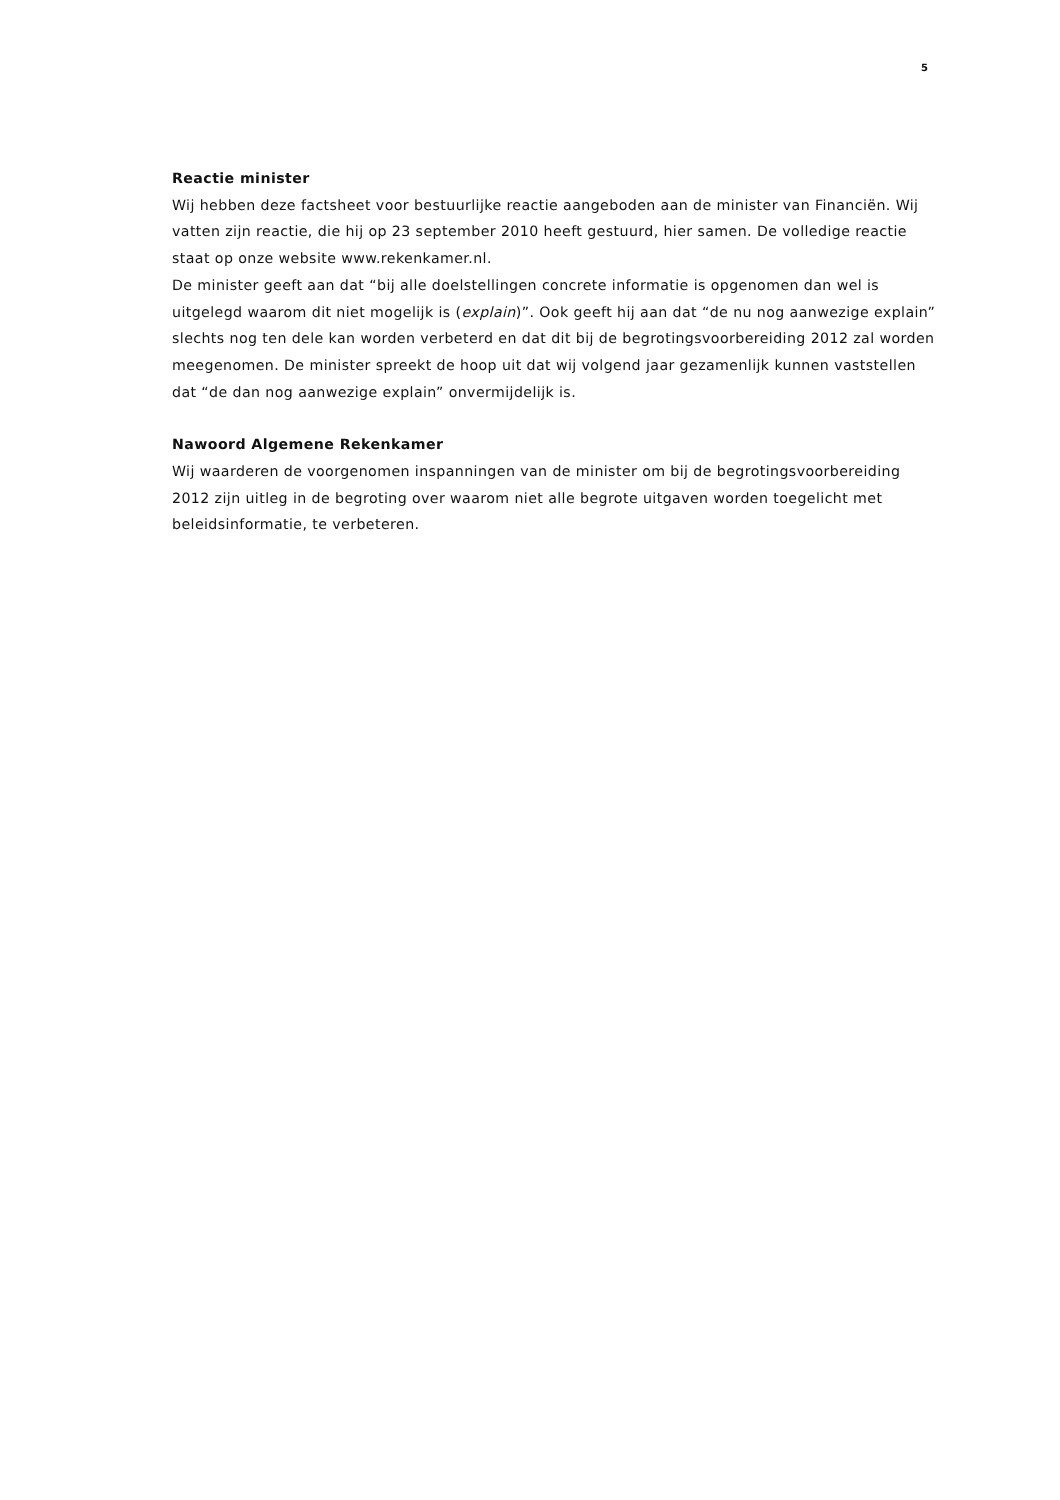5
Reactie minister
Wij hebben deze factsheet voor bestuurlijke reactie aangeboden aan de minister van Financiën. Wij vatten zijn reactie, die hij op 23 september 2010 heeft gestuurd, hier samen. De volledige reactie staat op onze website www.rekenkamer.nl.
De minister geeft aan dat “bij alle doelstellingen concrete informatie is opgenomen dan wel is uitgelegd waarom dit niet mogelijk is (explain)”. Ook geeft hij aan dat “de nu nog aanwezige explain” slechts nog ten dele kan worden verbeterd en dat dit bij de begrotingsvoorbereiding 2012 zal worden meegenomen. De minister spreekt de hoop uit dat wij volgend jaar gezamenlijk kunnen vaststellen dat “de dan nog aanwezige explain” onvermijdelijk is.
Nawoord Algemene Rekenkamer
Wij waarderen de voorgenomen inspanningen van de minister om bij de begrotingsvoorbereiding 2012 zijn uitleg in de begroting over waarom niet alle begrote uitgaven worden toegelicht met beleidsinformatie, te verbeteren.